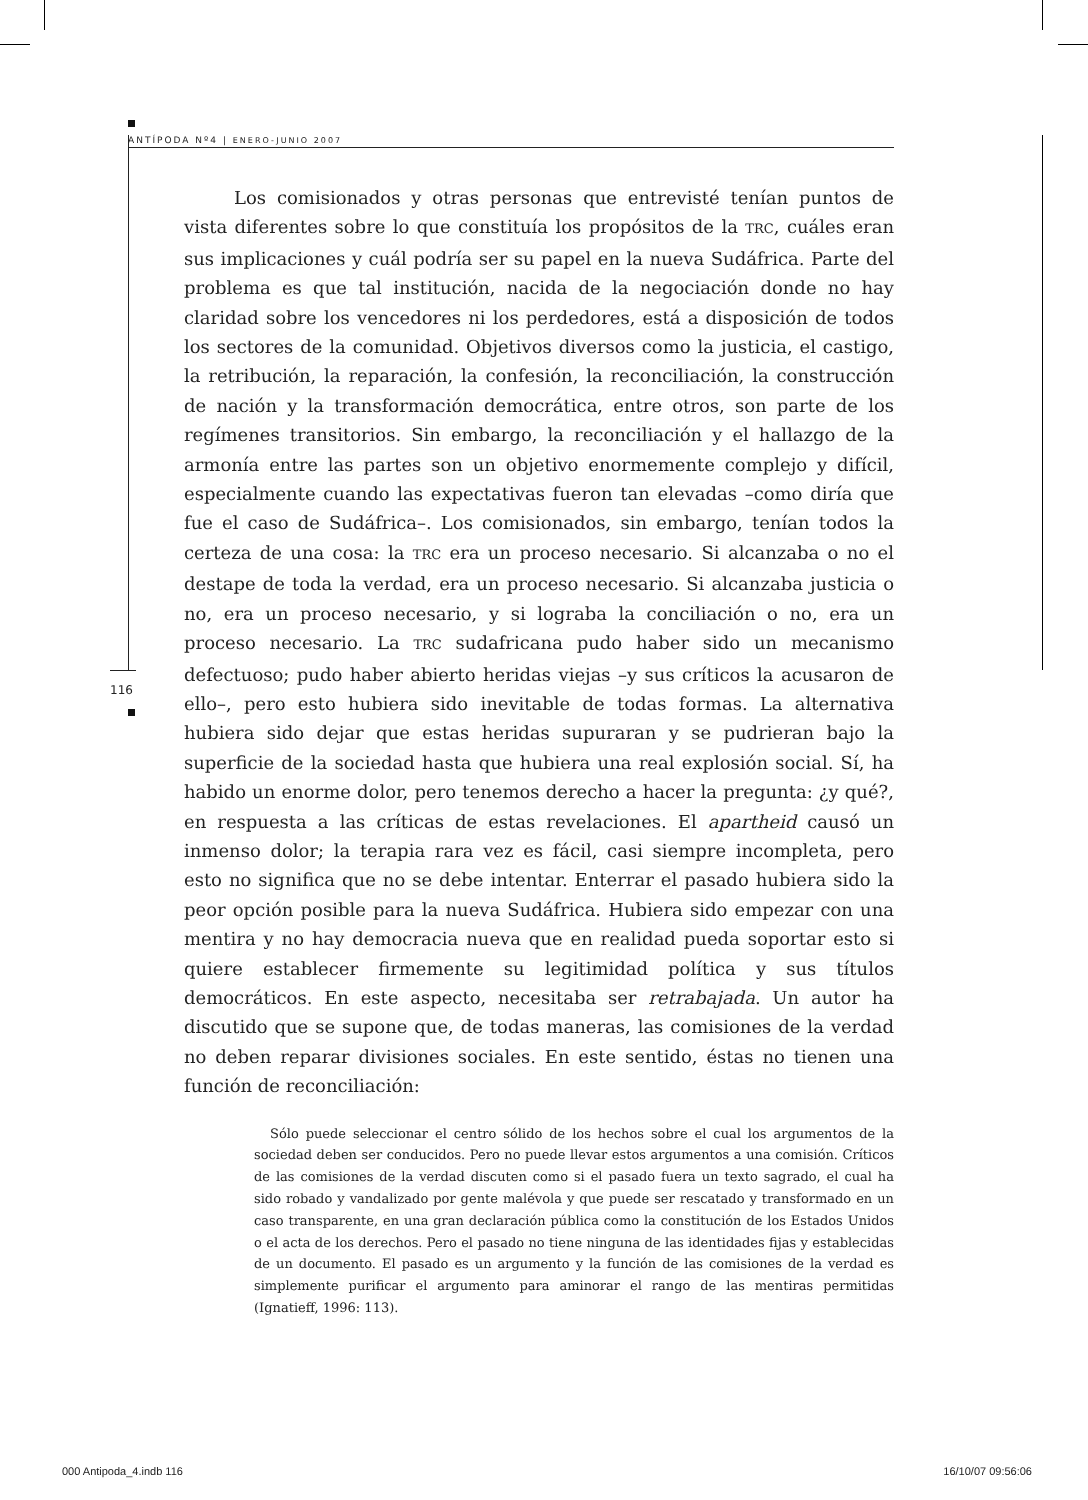ANTÍPODA Nº4 | ENERO-JUNIO 2007
116
Los comisionados y otras personas que entrevisté tenían puntos de vista diferentes sobre lo que constituía los propósitos de la TRC, cuáles eran sus implicaciones y cuál podría ser su papel en la nueva Sudáfrica. Parte del problema es que tal institución, nacida de la negociación donde no hay claridad sobre los vencedores ni los perdedores, está a disposición de todos los sectores de la comunidad. Objetivos diversos como la justicia, el castigo, la retribución, la reparación, la confesión, la reconciliación, la construcción de nación y la transformación democrática, entre otros, son parte de los regímenes transitorios. Sin embargo, la reconciliación y el hallazgo de la armonía entre las partes son un objetivo enormemente complejo y difícil, especialmente cuando las expectativas fueron tan elevadas –como diría que fue el caso de Sudáfrica–. Los comisionados, sin embargo, tenían todos la certeza de una cosa: la TRC era un proceso necesario. Si alcanzaba o no el destape de toda la verdad, era un proceso necesario. Si alcanzaba justicia o no, era un proceso necesario, y si lograba la conciliación o no, era un proceso necesario. La TRC sudafricana pudo haber sido un mecanismo defectuoso; pudo haber abierto heridas viejas –y sus críticos la acusaron de ello–, pero esto hubiera sido inevitable de todas formas. La alternativa hubiera sido dejar que estas heridas supuraran y se pudrieran bajo la superficie de la sociedad hasta que hubiera una real explosión social. Sí, ha habido un enorme dolor, pero tenemos derecho a hacer la pregunta: ¿y qué?, en respuesta a las críticas de estas revelaciones. El apartheid causó un inmenso dolor; la terapia rara vez es fácil, casi siempre incompleta, pero esto no significa que no se debe intentar. Enterrar el pasado hubiera sido la peor opción posible para la nueva Sudáfrica. Hubiera sido empezar con una mentira y no hay democracia nueva que en realidad pueda soportar esto si quiere establecer firmemente su legitimidad política y sus títulos democráticos. En este aspecto, necesitaba ser retrabajada. Un autor ha discutido que se supone que, de todas maneras, las comisiones de la verdad no deben reparar divisiones sociales. En este sentido, éstas no tienen una función de reconciliación:
Sólo puede seleccionar el centro sólido de los hechos sobre el cual los argumentos de la sociedad deben ser conducidos. Pero no puede llevar estos argumentos a una comisión. Críticos de las comisiones de la verdad discuten como si el pasado fuera un texto sagrado, el cual ha sido robado y vandalizado por gente malévola y que puede ser rescatado y transformado en un caso transparente, en una gran declaración pública como la constitución de los Estados Unidos o el acta de los derechos. Pero el pasado no tiene ninguna de las identidades fijas y establecidas de un documento. El pasado es un argumento y la función de las comisiones de la verdad es simplemente purificar el argumento para aminorar el rango de las mentiras permitidas (Ignatieff, 1996: 113).
000 Antipoda_4.indb 116 16/10/07 09:56:06